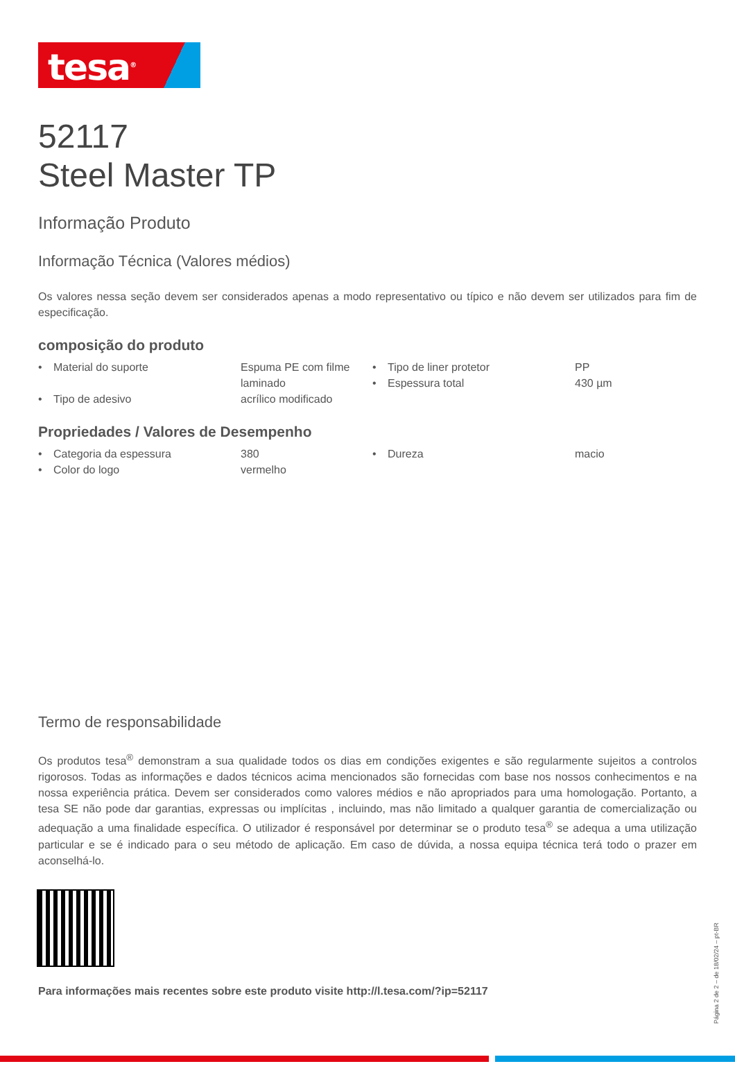tesa<sup>®</sup>
52117
Steel Master TP
Informação Produto
Informação Técnica (Valores médios)
Os valores nessa seção devem ser considerados apenas a modo representativo ou típico e não devem ser utilizados para fim de especificação.
composição do produto
| • | Material do suporte | Espuma PE com filme laminado | • • | Tipo de liner protetor Espessura total | PP 430 µm |
| • | Tipo de adesivo | acrílico modificado | | | |
Propriedades / Valores de Desempenho
| • | Categoria da espessura | 380 | • | Dureza | macio |
| • | Color do logo | vermelho | | | |
Termo de responsabilidade
Os produtos tesa<sup>®</sup> demonstram a sua qualidade todos os dias em condições exigentes e são regularmente sujeitos a controlos rigorosos. Todas as informações e dados técnicos acima mencionados são fornecidas com base nos nossos conhecimentos e na nossa experiência prática. Devem ser considerados como valores médios e não apropriados para uma homologação. Portanto, a tesa SE não pode dar garantias, expressas ou implícitas , incluindo, mas não limitado a qualquer garantia de comercialização ou adequação a uma finalidade específica. O utilizador é responsável por determinar se o produto tesa<sup>®</sup> se adequa a uma utilização particular e se é indicado para o seu método de aplicação. Em caso de dúvida, a nossa equipa técnica terá todo o prazer em aconselhá-lo.
Para informações mais recentes sobre este produto visite http://l.tesa.com/?ip=52117
Página 2 de 2 – de 18/02/24 – pt-BR